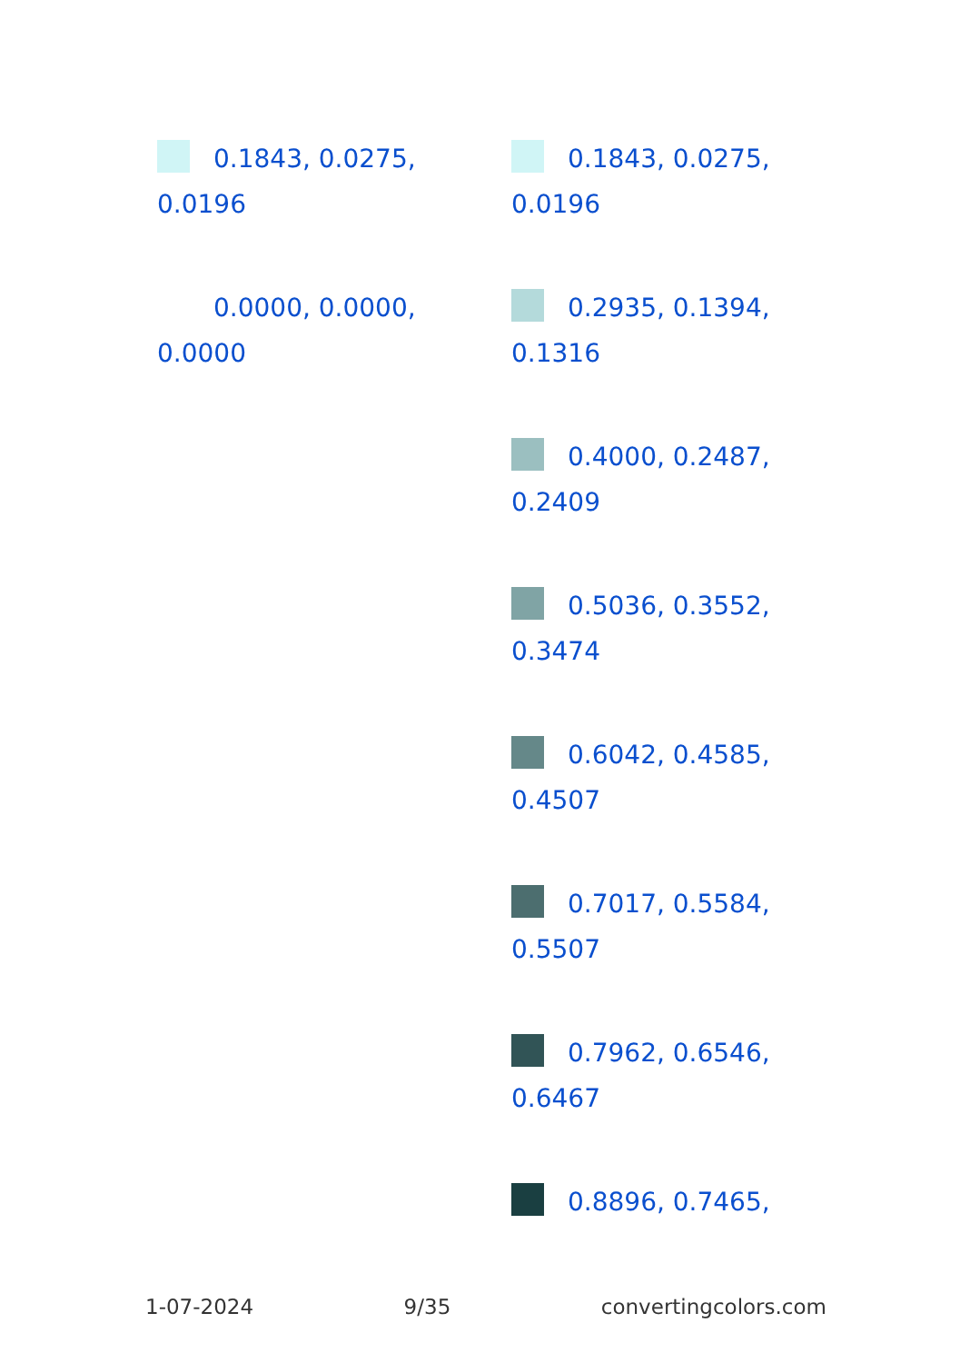0.1843, 0.0275, 0.0196
0.0000, 0.0000, 0.0000
0.1843, 0.0275, 0.0196
0.2935, 0.1394, 0.1316
0.4000, 0.2487, 0.2409
0.5036, 0.3552, 0.3474
0.6042, 0.4585, 0.4507
0.7017, 0.5584, 0.5507
0.7962, 0.6546, 0.6467
0.8896, 0.7465,
1-07-2024 9/35 convertingcolors.com